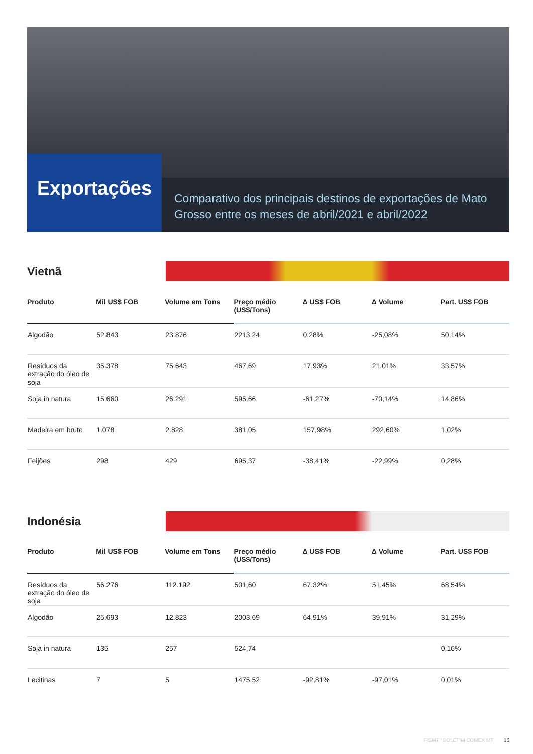Exportações
Comparativo dos principais destinos de exportações de Mato Grosso entre os meses de abril/2021 e abril/2022
Vietnã
| Produto | Mil US$ FOB | Volume em Tons | Preço médio (US$/Tons) | Δ US$ FOB | Δ Volume | Part. US$ FOB |
| --- | --- | --- | --- | --- | --- | --- |
| Algodão | 52.843 | 23.876 | 2213,24 | 0,28% | -25,08% | 50,14% |
| Resíduos da extração do óleo de soja | 35.378 | 75.643 | 467,69 | 17,93% | 21,01% | 33,57% |
| Soja in natura | 15.660 | 26.291 | 595,66 | -61,27% | -70,14% | 14,86% |
| Madeira em bruto | 1.078 | 2.828 | 381,05 | 157,98% | 292,60% | 1,02% |
| Feijões | 298 | 429 | 695,37 | -38,41% | -22,99% | 0,28% |
Indonésia
| Produto | Mil US$ FOB | Volume em Tons | Preço médio (US$/Tons) | Δ US$ FOB | Δ Volume | Part. US$ FOB |
| --- | --- | --- | --- | --- | --- | --- |
| Resíduos da extração do óleo de soja | 56.276 | 112.192 | 501,60 | 67,32% | 51,45% | 68,54% |
| Algodão | 25.693 | 12.823 | 2003,69 | 64,91% | 39,91% | 31,29% |
| Soja in natura | 135 | 257 | 524,74 | | | 0,16% |
| Lecitinas | 7 | 5 | 1475,52 | -92,81% | -97,01% | 0,01% |
FIEMT | BOLETIM COMEX MT 16